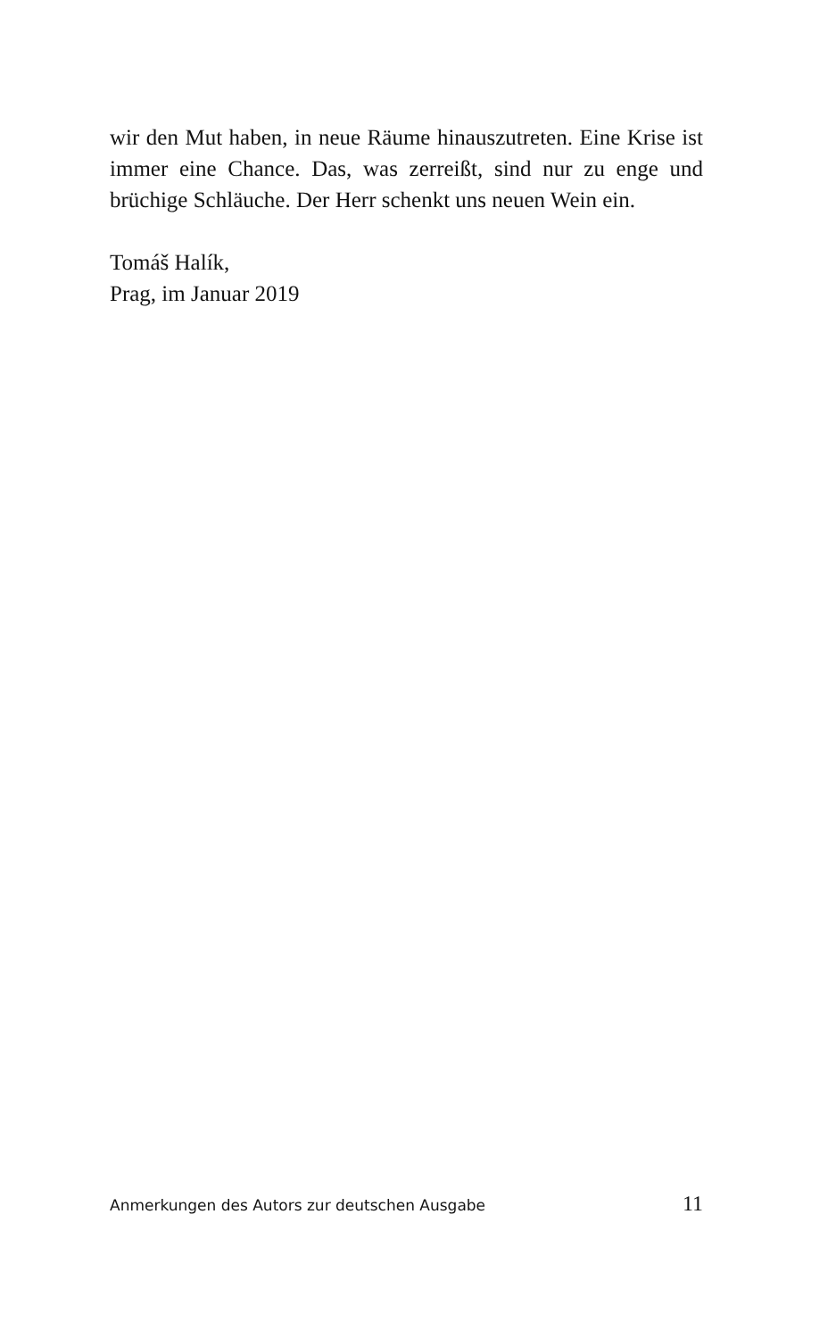wir den Mut haben, in neue Räume hinauszutreten. Eine Krise ist immer eine Chance. Das, was zerreißt, sind nur zu enge und brüchige Schläuche. Der Herr schenkt uns neuen Wein ein.
Tomáš Halík,
Prag, im Januar 2019
Anmerkungen des Autors zur deutschen Ausgabe 11